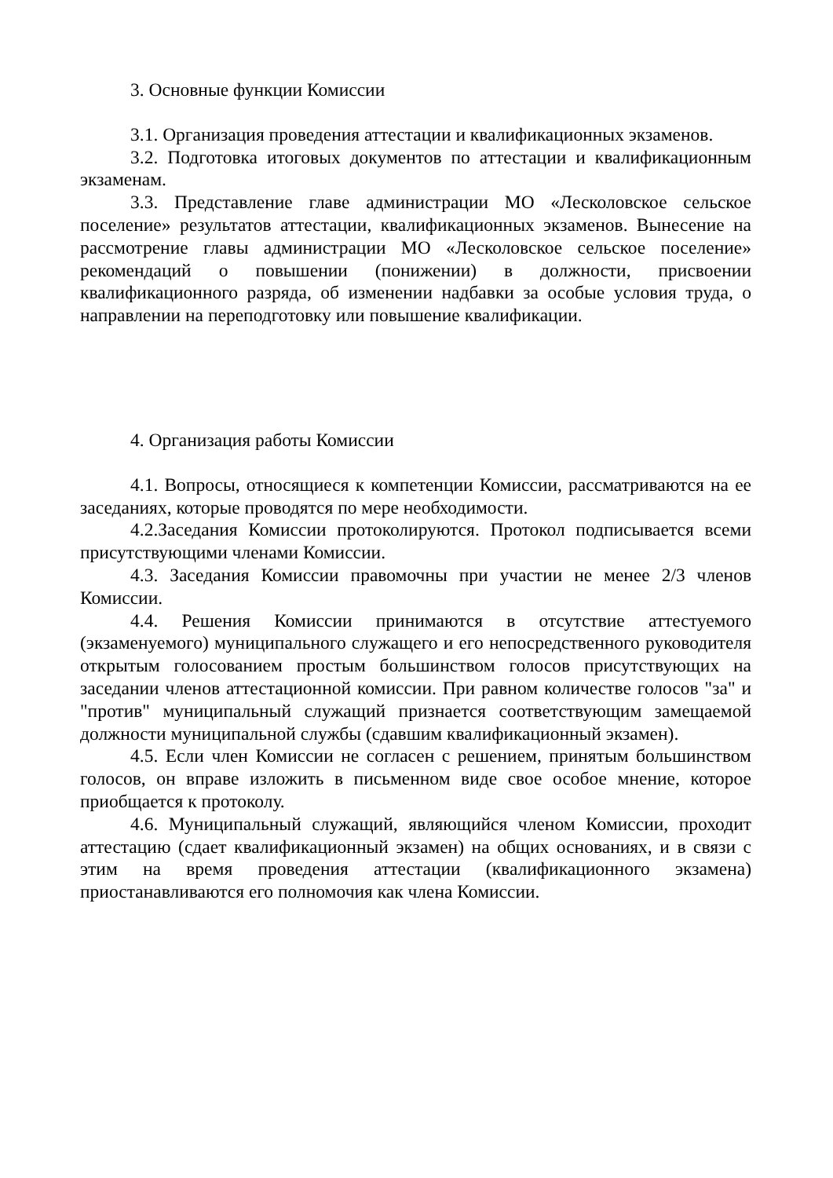3. Основные функции Комиссии
3.1. Организация проведения аттестации и квалификационных экзаменов.
3.2. Подготовка итоговых документов по аттестации и квалификационным экзаменам.
3.3. Представление главе администрации МО «Лесколовское сельское поселение» результатов аттестации, квалификационных экзаменов. Вынесение на рассмотрение главы администрации МО «Лесколовское сельское поселение» рекомендаций о повышении (понижении) в должности, присвоении квалификационного разряда, об изменении надбавки за особые условия труда, о направлении на переподготовку или повышение квалификации.
4. Организация работы Комиссии
4.1. Вопросы, относящиеся к компетенции Комиссии, рассматриваются на ее заседаниях, которые проводятся по мере необходимости.
4.2.Заседания Комиссии протоколируются. Протокол подписывается всеми присутствующими членами Комиссии.
4.3. Заседания Комиссии правомочны при участии не менее 2/3 членов Комиссии.
4.4. Решения Комиссии принимаются в отсутствие аттестуемого (экзаменуемого) муниципального служащего и его непосредственного руководителя открытым голосованием простым большинством голосов присутствующих на заседании членов аттестационной комиссии. При равном количестве голосов "за" и "против" муниципальный служащий признается соответствующим замещаемой должности муниципальной службы (сдавшим квалификационный экзамен).
4.5. Если член Комиссии не согласен с решением, принятым большинством голосов, он вправе изложить в письменном виде свое особое мнение, которое приобщается к протоколу.
4.6. Муниципальный служащий, являющийся членом Комиссии, проходит аттестацию (сдает квалификационный экзамен) на общих основаниях, и в связи с этим на время проведения аттестации (квалификационного экзамена) приостанавливаются его полномочия как члена Комиссии.